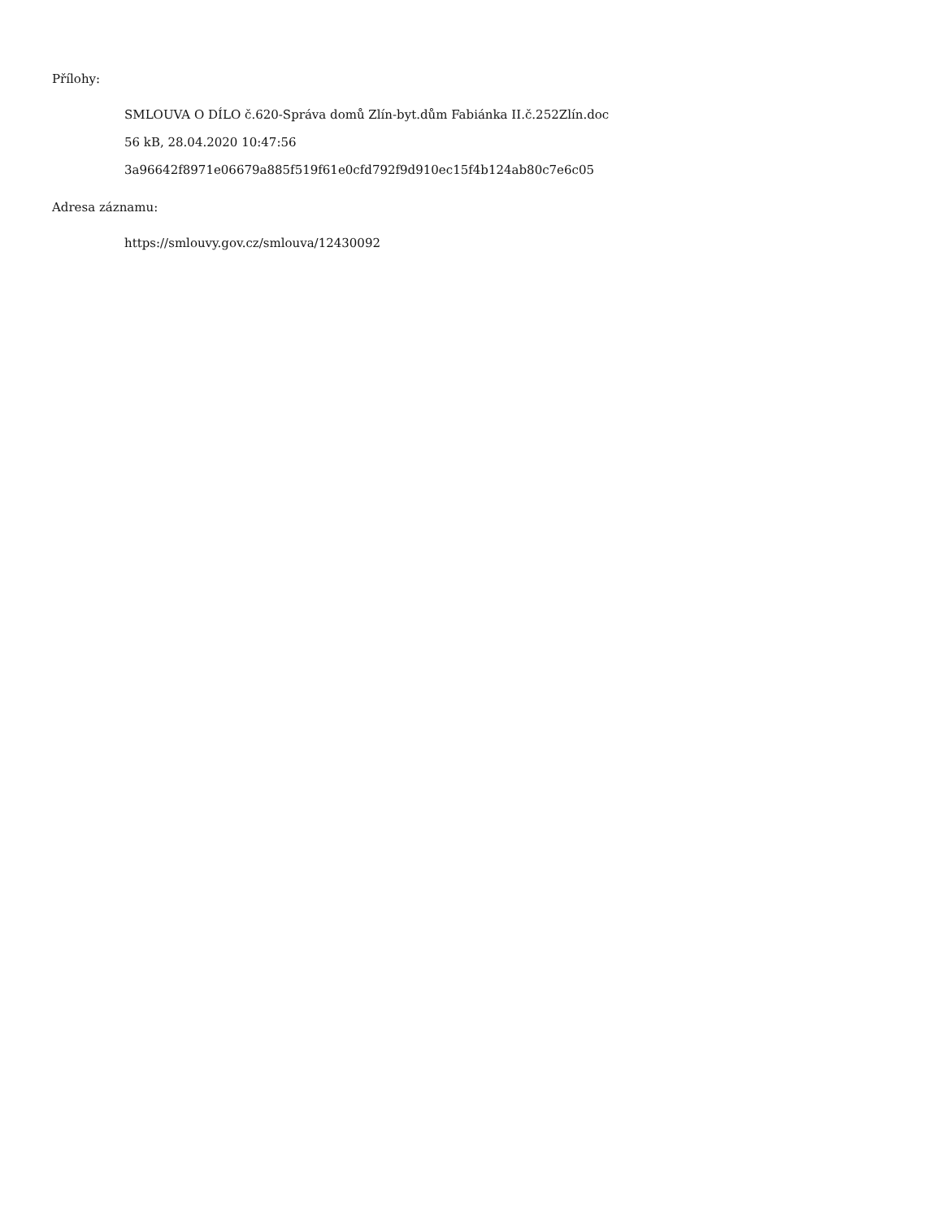Přílohy:
SMLOUVA O DÍLO č.620-Správa domů Zlín-byt.dům Fabiánka II.č.252Zlín.doc
56 kB, 28.04.2020 10:47:56
3a96642f8971e06679a885f519f61e0cfd792f9d910ec15f4b124ab80c7e6c05
Adresa záznamu:
https://smlouvy.gov.cz/smlouva/12430092